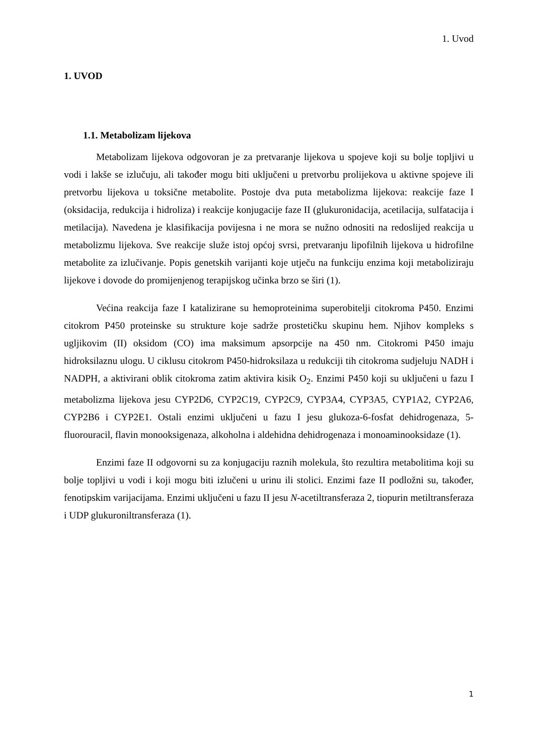1. Uvod
1. UVOD
1.1. Metabolizam lijekova
Metabolizam lijekova odgovoran je za pretvaranje lijekova u spojeve koji su bolje topljivi u vodi i lakše se izlučuju, ali također mogu biti uključeni u pretvorbu prolijekova u aktivne spojeve ili pretvorbu lijekova u toksične metabolite. Postoje dva puta metabolizma lijekova: reakcije faze I (oksidacija, redukcija i hidroliza) i reakcije konjugacije faze II (glukuronidacija, acetilacija, sulfatacija i metilacija). Navedena je klasifikacija povijesna i ne mora se nužno odnositi na redoslijed reakcija u metabolizmu lijekova. Sve reakcije služe istoj općoj svrsi, pretvaranju lipofilnih lijekova u hidrofilne metabolite za izlučivanje. Popis genetskih varijanti koje utječu na funkciju enzima koji metaboliziraju lijekove i dovode do promijenjenog terapijskog učinka brzo se širi (1).
Većina reakcija faze I katalizirane su hemoproteinima superobitelji citokroma P450. Enzimi citokrom P450 proteinske su strukture koje sadrže prostetičku skupinu hem. Njihov kompleks s ugljikovim (II) oksidom (CO) ima maksimum apsorpcije na 450 nm. Citokromi P450 imaju hidroksilaznu ulogu. U ciklusu citokrom P450-hidroksilaza u redukciji tih citokroma sudjeluju NADH i NADPH, a aktivirani oblik citokroma zatim aktivira kisik O<sub>2</sub>. Enzimi P450 koji su uključeni u fazu I metabolizma lijekova jesu CYP2D6, CYP2C19, CYP2C9, CYP3A4, CYP3A5, CYP1A2, CYP2A6, CYP2B6 i CYP2E1. Ostali enzimi uključeni u fazu I jesu glukoza-6-fosfat dehidrogenaza, 5-fluorouracil, flavin monooksigenaza, alkoholna i aldehidna dehidrogenaza i monoaminooksidaze (1).
Enzimi faze II odgovorni su za konjugaciju raznih molekula, što rezultira metabolitima koji su bolje topljivi u vodi i koji mogu biti izlučeni u urinu ili stolici. Enzimi faze II podložni su, također, fenotipskim varijacijama. Enzimi uključeni u fazu II jesu N-acetiltransferaza 2, tiopurin metiltransferaza i UDP glukuroniltransferaza (1).
1